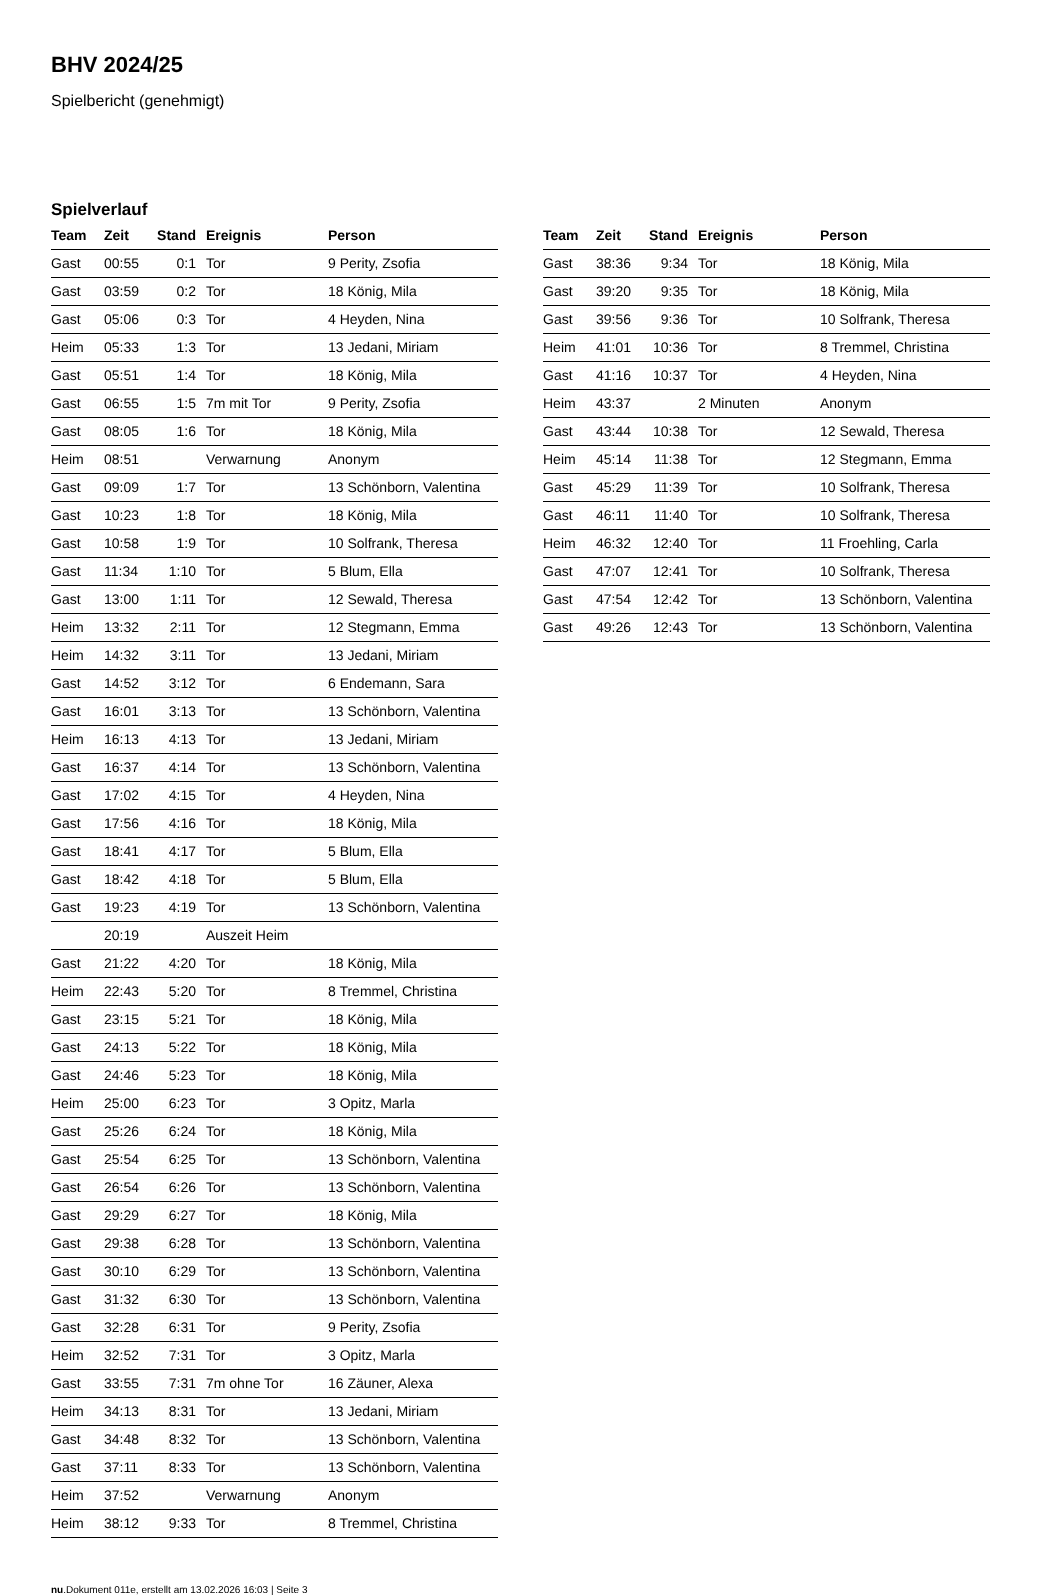BHV 2024/25
Spielbericht (genehmigt)
Spielverlauf
| Team | Zeit | Stand | Ereignis | Person |
| --- | --- | --- | --- | --- |
| Gast | 00:55 | 0:1 | Tor | 9 Perity, Zsofia |
| Gast | 03:59 | 0:2 | Tor | 18 König, Mila |
| Gast | 05:06 | 0:3 | Tor | 4 Heyden, Nina |
| Heim | 05:33 | 1:3 | Tor | 13 Jedani, Miriam |
| Gast | 05:51 | 1:4 | Tor | 18 König, Mila |
| Gast | 06:55 | 1:5 | 7m mit Tor | 9 Perity, Zsofia |
| Gast | 08:05 | 1:6 | Tor | 18 König, Mila |
| Heim | 08:51 | | Verwarnung | Anonym |
| Gast | 09:09 | 1:7 | Tor | 13 Schönborn, Valentina |
| Gast | 10:23 | 1:8 | Tor | 18 König, Mila |
| Gast | 10:58 | 1:9 | Tor | 10 Solfrank, Theresa |
| Gast | 11:34 | 1:10 | Tor | 5 Blum, Ella |
| Gast | 13:00 | 1:11 | Tor | 12 Sewald, Theresa |
| Heim | 13:32 | 2:11 | Tor | 12 Stegmann, Emma |
| Heim | 14:32 | 3:11 | Tor | 13 Jedani, Miriam |
| Gast | 14:52 | 3:12 | Tor | 6 Endemann, Sara |
| Gast | 16:01 | 3:13 | Tor | 13 Schönborn, Valentina |
| Heim | 16:13 | 4:13 | Tor | 13 Jedani, Miriam |
| Gast | 16:37 | 4:14 | Tor | 13 Schönborn, Valentina |
| Gast | 17:02 | 4:15 | Tor | 4 Heyden, Nina |
| Gast | 17:56 | 4:16 | Tor | 18 König, Mila |
| Gast | 18:41 | 4:17 | Tor | 5 Blum, Ella |
| Gast | 18:42 | 4:18 | Tor | 5 Blum, Ella |
| Gast | 19:23 | 4:19 | Tor | 13 Schönborn, Valentina |
| | 20:19 | | Auszeit Heim | |
| Gast | 21:22 | 4:20 | Tor | 18 König, Mila |
| Heim | 22:43 | 5:20 | Tor | 8 Tremmel, Christina |
| Gast | 23:15 | 5:21 | Tor | 18 König, Mila |
| Gast | 24:13 | 5:22 | Tor | 18 König, Mila |
| Gast | 24:46 | 5:23 | Tor | 18 König, Mila |
| Heim | 25:00 | 6:23 | Tor | 3 Opitz, Marla |
| Gast | 25:26 | 6:24 | Tor | 18 König, Mila |
| Gast | 25:54 | 6:25 | Tor | 13 Schönborn, Valentina |
| Gast | 26:54 | 6:26 | Tor | 13 Schönborn, Valentina |
| Gast | 29:29 | 6:27 | Tor | 18 König, Mila |
| Gast | 29:38 | 6:28 | Tor | 13 Schönborn, Valentina |
| Gast | 30:10 | 6:29 | Tor | 13 Schönborn, Valentina |
| Gast | 31:32 | 6:30 | Tor | 13 Schönborn, Valentina |
| Gast | 32:28 | 6:31 | Tor | 9 Perity, Zsofia |
| Heim | 32:52 | 7:31 | Tor | 3 Opitz, Marla |
| Gast | 33:55 | 7:31 | 7m ohne Tor | 16 Zäuner, Alexa |
| Heim | 34:13 | 8:31 | Tor | 13 Jedani, Miriam |
| Gast | 34:48 | 8:32 | Tor | 13 Schönborn, Valentina |
| Gast | 37:11 | 8:33 | Tor | 13 Schönborn, Valentina |
| Heim | 37:52 | | Verwarnung | Anonym |
| Heim | 38:12 | 9:33 | Tor | 8 Tremmel, Christina |
| Team | Zeit | Stand | Ereignis | Person |
| --- | --- | --- | --- | --- |
| Gast | 38:36 | 9:34 | Tor | 18 König, Mila |
| Gast | 39:20 | 9:35 | Tor | 18 König, Mila |
| Gast | 39:56 | 9:36 | Tor | 10 Solfrank, Theresa |
| Heim | 41:01 | 10:36 | Tor | 8 Tremmel, Christina |
| Gast | 41:16 | 10:37 | Tor | 4 Heyden, Nina |
| Heim | 43:37 | | 2 Minuten | Anonym |
| Gast | 43:44 | 10:38 | Tor | 12 Sewald, Theresa |
| Heim | 45:14 | 11:38 | Tor | 12 Stegmann, Emma |
| Gast | 45:29 | 11:39 | Tor | 10 Solfrank, Theresa |
| Gast | 46:11 | 11:40 | Tor | 10 Solfrank, Theresa |
| Heim | 46:32 | 12:40 | Tor | 11 Froehling, Carla |
| Gast | 47:07 | 12:41 | Tor | 10 Solfrank, Theresa |
| Gast | 47:54 | 12:42 | Tor | 13 Schönborn, Valentina |
| Gast | 49:26 | 12:43 | Tor | 13 Schönborn, Valentina |
nu.Dokument 011e, erstellt am 13.02.2026 16:03 | Seite 3